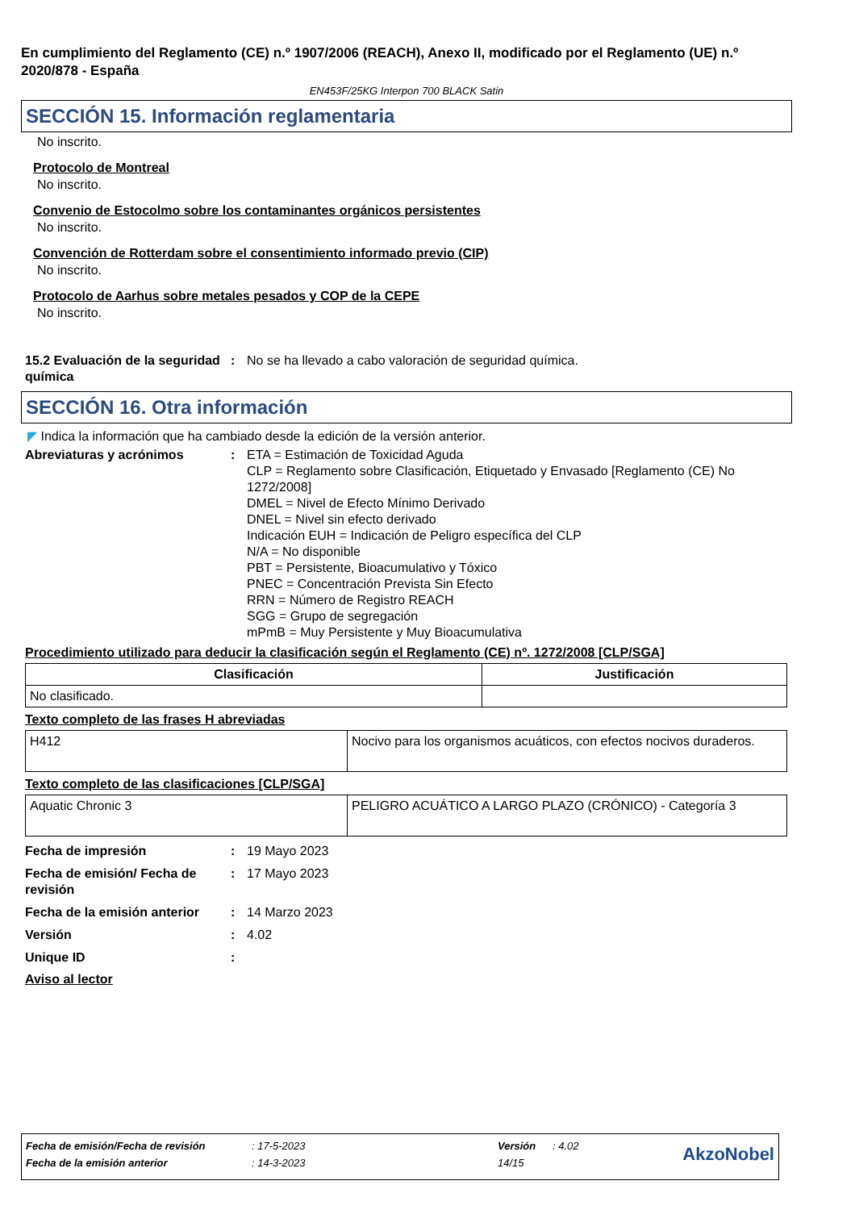En cumplimiento del Reglamento (CE) n.º 1907/2006 (REACH), Anexo II, modificado por el Reglamento (UE) n.º 2020/878 - España
EN453F/25KG Interpon 700 BLACK Satin
SECCIÓN 15. Información reglamentaria
No inscrito.
Protocolo de Montreal
No inscrito.
Convenio de Estocolmo sobre los contaminantes orgánicos persistentes
No inscrito.
Convención de Rotterdam sobre el consentimiento informado previo (CIP)
No inscrito.
Protocolo de Aarhus sobre metales pesados y COP de la CEPE
No inscrito.
15.2 Evaluación de la seguridad química
: No se ha llevado a cabo valoración de seguridad química.
SECCIÓN 16. Otra información
◤ Indica la información que ha cambiado desde la edición de la versión anterior.
Abreviaturas y acrónimos : ETA = Estimación de Toxicidad Aguda
CLP = Reglamento sobre Clasificación, Etiquetado y Envasado [Reglamento (CE) No 1272/2008]
DMEL = Nivel de Efecto Mínimo Derivado
DNEL = Nivel sin efecto derivado
Indicación EUH = Indicación de Peligro específica del CLP
N/A = No disponible
PBT = Persistente, Bioacumulativo y Tóxico
PNEC = Concentración Prevista Sin Efecto
RRN = Número de Registro REACH
SGG = Grupo de segregación
mPmB = Muy Persistente y Muy Bioacumulativa
Procedimiento utilizado para deducir la clasificación según el Reglamento (CE) nº. 1272/2008 [CLP/SGA]
| Clasificación | Justificación |
| --- | --- |
| No clasificado. | |
Texto completo de las frases H abreviadas
| H412 | Nocivo para los organismos acuáticos, con efectos nocivos duraderos. |
Texto completo de las clasificaciones [CLP/SGA]
| Aquatic Chronic 3 | PELIGRO ACUÁTICO A LARGO PLAZO (CRÓNICO) - Categoría 3 |
Fecha de impresión : 19 Mayo 2023
Fecha de emisión/ Fecha de revisión
: 17 Mayo 2023
Fecha de la emisión anterior
: 14 Marzo 2023
Versión : 4.02
Unique ID :
Aviso al lector
| Fecha de emisión/Fecha de revisión | : 17-5-2023 | Versión | : 4.02 | AkzoNobel |
| Fecha de la emisión anterior | : 14-3-2023 | 14/15 | | |